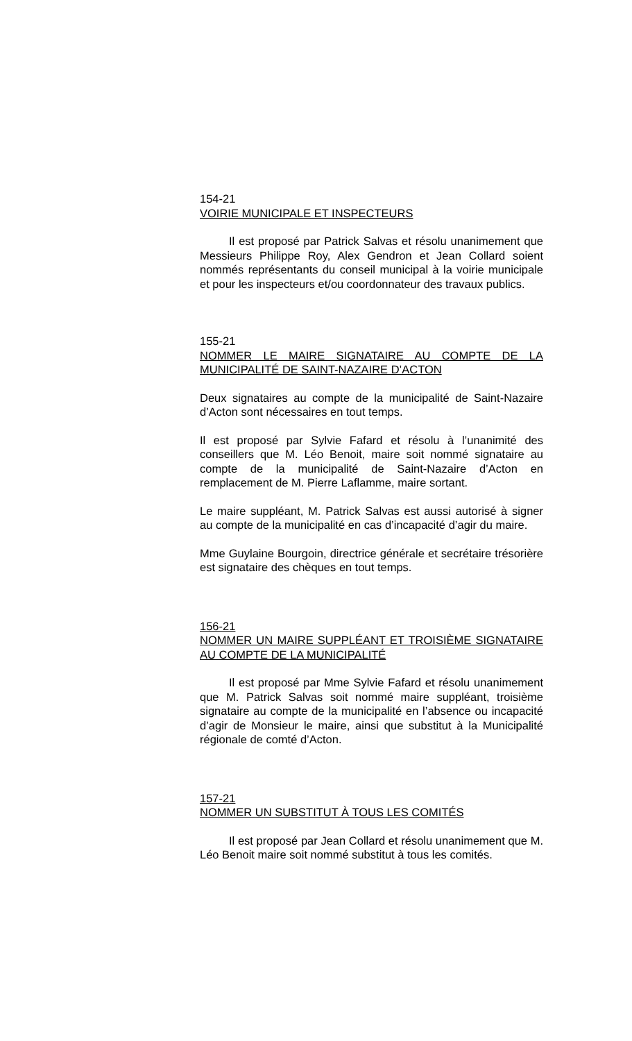154-21
VOIRIE MUNICIPALE ET INSPECTEURS
Il est proposé par Patrick Salvas et résolu unanimement que Messieurs Philippe Roy, Alex Gendron et Jean Collard soient nommés représentants du conseil municipal à la voirie municipale et pour les inspecteurs et/ou coordonnateur des travaux publics.
155-21
NOMMER LE MAIRE SIGNATAIRE AU COMPTE DE LA MUNICIPALITÉ DE SAINT-NAZAIRE D’ACTON
Deux signataires au compte de la municipalité de Saint-Nazaire d’Acton sont nécessaires en tout temps.
Il est proposé par Sylvie Fafard et résolu à l’unanimité des conseillers que M. Léo Benoit, maire soit nommé signataire au compte de la municipalité de Saint-Nazaire d’Acton en remplacement de M. Pierre Laflamme, maire sortant.
Le maire suppléant, M. Patrick Salvas est aussi autorisé à signer au compte de la municipalité en cas d’incapacité d’agir du maire.
Mme Guylaine Bourgoin, directrice générale et secrétaire trésorière est signataire des chèques en tout temps.
156-21
NOMMER UN MAIRE SUPPLÉANT ET TROISIÈME SIGNATAIRE AU COMPTE DE LA MUNICIPALITÉ
Il est proposé par Mme Sylvie Fafard et résolu unanimement que M. Patrick Salvas soit nommé maire suppléant, troisième signataire au compte de la municipalité en l’absence ou incapacité d’agir de Monsieur le maire, ainsi que substitut à la Municipalité régionale de comté d’Acton.
157-21
NOMMER UN SUBSTITUT À TOUS LES COMITÉS
Il est proposé par Jean Collard et résolu unanimement que M. Léo Benoit maire soit nommé substitut à tous les comités.